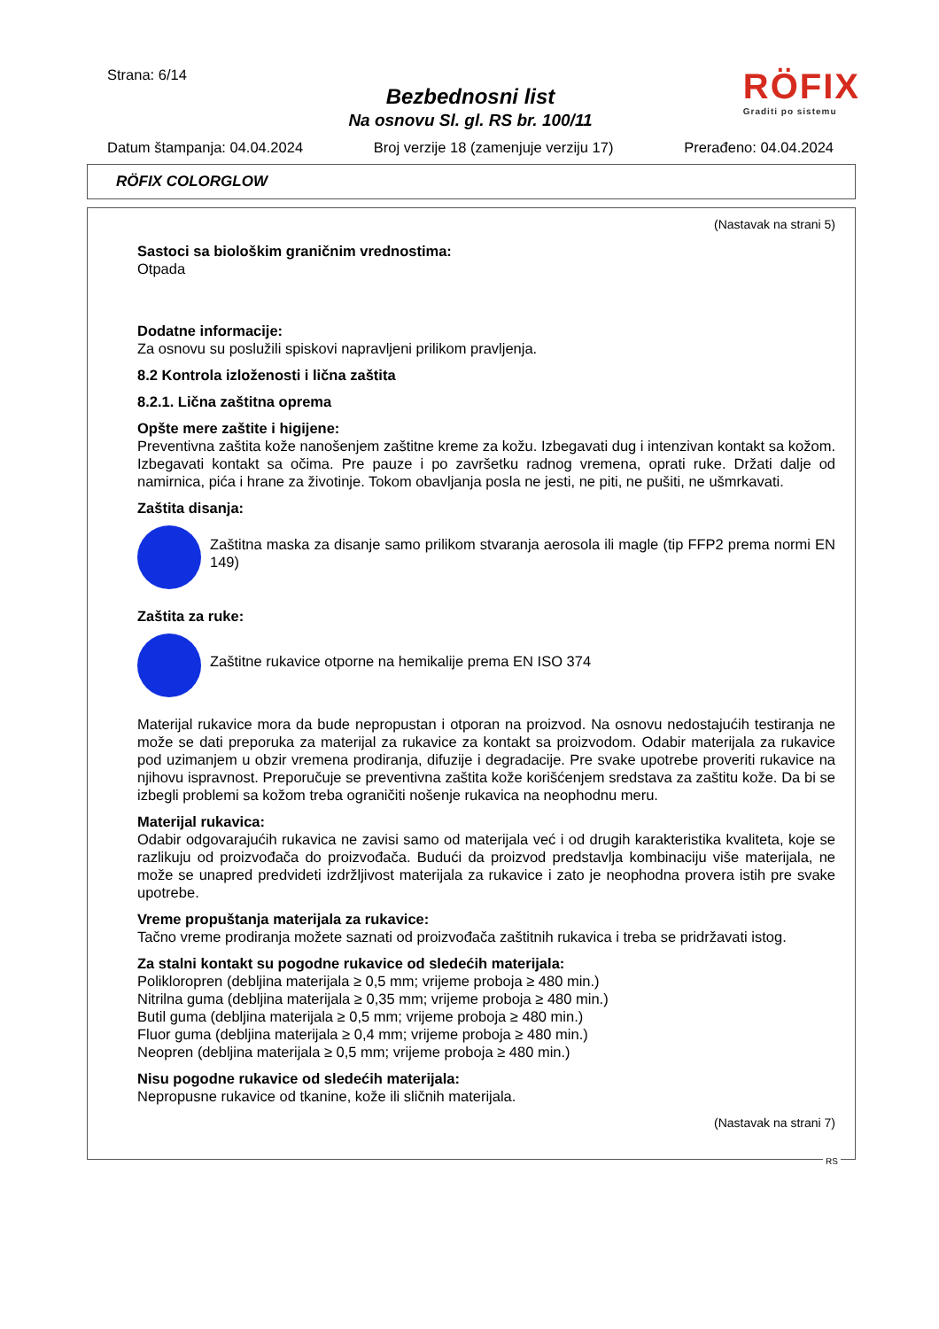Strana: 6/14
Bezbednosni list
Na osnovu Sl. gl. RS br. 100/11
RÖFIX
Graditi po sistemu
Datum štampanja: 04.04.2024 Broj verzije 18 (zamenjuje verziju 17) Prerađeno: 04.04.2024
RÖFIX COLORGLOW
(Nastavak na strani 5)
Sastoci sa biološkim graničnim vrednostima:
Otpada
Dodatne informacije:
Za osnovu su poslužili spiskovi napravljeni prilikom pravljenja.
8.2 Kontrola izloženosti i lična zaštita
8.2.1. Lična zaštitna oprema
Opšte mere zaštite i higijene:
Preventivna zaštita kože nanošenjem zaštitne kreme za kožu. Izbegavati dug i intenzivan kontakt sa kožom. Izbegavati kontakt sa očima. Pre pauze i po završetku radnog vremena, oprati ruke. Držati dalje od namirnica, pića i hrane za životinje. Tokom obavljanja posla ne jesti, ne piti, ne pušiti, ne ušmrkavati.
Zaštita disanja:
Zaštitna maska za disanje samo prilikom stvaranja aerosola ili magle (tip FFP2 prema normi EN 149)
Zaštita za ruke:
Zaštitne rukavice otporne na hemikalije prema EN ISO 374
Materijal rukavice mora da bude nepropustan i otporan na proizvod. Na osnovu nedostajućih testiranja ne može se dati preporuka za materijal za rukavice za kontakt sa proizvodom. Odabir materijala za rukavice pod uzimanjem u obzir vremena prodiranja, difuzije i degradacije. Pre svake upotrebe proveriti rukavice na njihovu ispravnost. Preporučuje se preventivna zaštita kože korišćenjem sredstava za zaštitu kože. Da bi se izbegli problemi sa kožom treba ograničiti nošenje rukavica na neophodnu meru.
Materijal rukavica:
Odabir odgovarajućih rukavica ne zavisi samo od materijala već i od drugih karakteristika kvaliteta, koje se razlikuju od proizvođača do proizvođača. Budući da proizvod predstavlja kombinaciju više materijala, ne može se unapred predvideti izdržljivost materijala za rukavice i zato je neophodna provera istih pre svake upotrebe.
Vreme propuštanja materijala za rukavice:
Tačno vreme prodiranja možete saznati od proizvođača zaštitnih rukavica i treba se pridržavati istog.
Za stalni kontakt su pogodne rukavice od sledećih materijala:
Polikloropren (debljina materijala ≥ 0,5 mm; vrijeme proboja ≥ 480 min.)
Nitrilna guma (debljina materijala ≥ 0,35 mm; vrijeme proboja ≥ 480 min.)
Butil guma (debljina materijala ≥ 0,5 mm; vrijeme proboja ≥ 480 min.)
Fluor guma (debljina materijala ≥ 0,4 mm; vrijeme proboja ≥ 480 min.)
Neopren (debljina materijala ≥ 0,5 mm; vrijeme proboja ≥ 480 min.)
Nisu pogodne rukavice od sledećih materijala:
Nepropusne rukavice od tkanine, kože ili sličnih materijala.
(Nastavak na strani 7)
RS